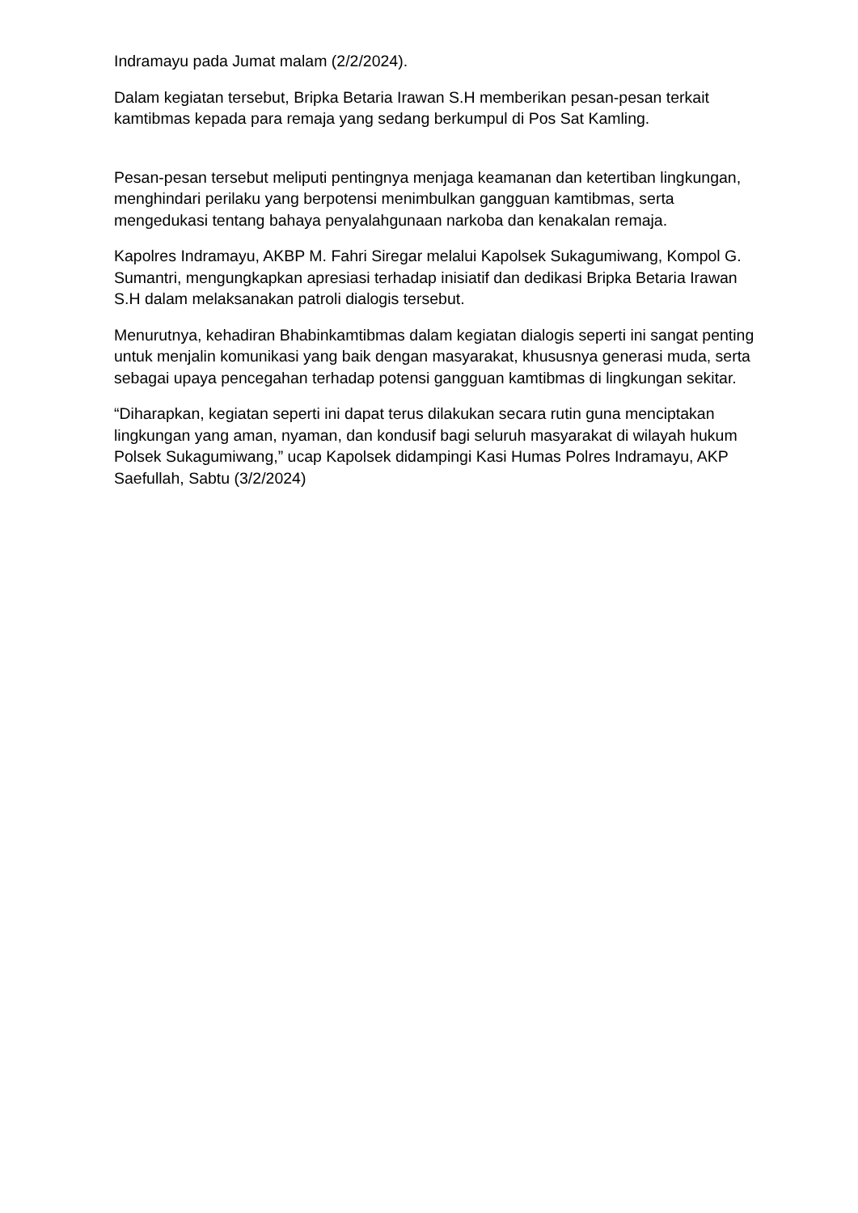Indramayu pada Jumat malam (2/2/2024).
Dalam kegiatan tersebut, Bripka Betaria Irawan S.H memberikan pesan-pesan terkait kamtibmas kepada para remaja yang sedang berkumpul di Pos Sat Kamling.
Pesan-pesan tersebut meliputi pentingnya menjaga keamanan dan ketertiban lingkungan, menghindari perilaku yang berpotensi menimbulkan gangguan kamtibmas, serta mengedukasi tentang bahaya penyalahgunaan narkoba dan kenakalan remaja.
Kapolres Indramayu, AKBP M. Fahri Siregar melalui Kapolsek Sukagumiwang, Kompol G. Sumantri, mengungkapkan apresiasi terhadap inisiatif dan dedikasi Bripka Betaria Irawan S.H dalam melaksanakan patroli dialogis tersebut.
Menurutnya, kehadiran Bhabinkamtibmas dalam kegiatan dialogis seperti ini sangat penting untuk menjalin komunikasi yang baik dengan masyarakat, khususnya generasi muda, serta sebagai upaya pencegahan terhadap potensi gangguan kamtibmas di lingkungan sekitar.
“Diharapkan, kegiatan seperti ini dapat terus dilakukan secara rutin guna menciptakan lingkungan yang aman, nyaman, dan kondusif bagi seluruh masyarakat di wilayah hukum Polsek Sukagumiwang,” ucap Kapolsek didampingi Kasi Humas Polres Indramayu, AKP Saefullah, Sabtu (3/2/2024)